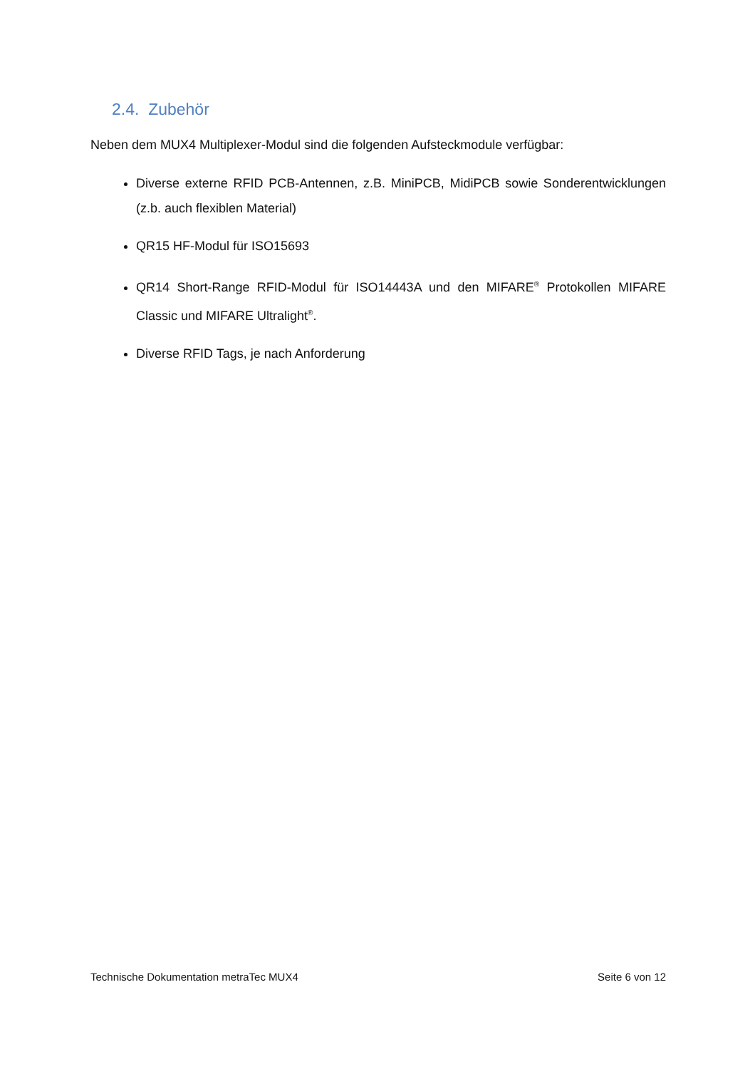2.4. Zubehör
Neben dem MUX4 Multiplexer-Modul sind die folgenden Aufsteckmodule verfügbar:
Diverse externe RFID PCB-Antennen, z.B. MiniPCB, MidiPCB sowie Sonderentwicklungen (z.b. auch flexiblen Material)
QR15 HF-Modul für ISO15693
QR14 Short-Range RFID-Modul für ISO14443A und den MIFARE<sup>®</sup> Protokollen MIFARE Classic und MIFARE Ultralight<sup>®</sup>.
Diverse RFID Tags, je nach Anforderung
Technische Dokumentation metraTec MUX4 Seite 6 von 12